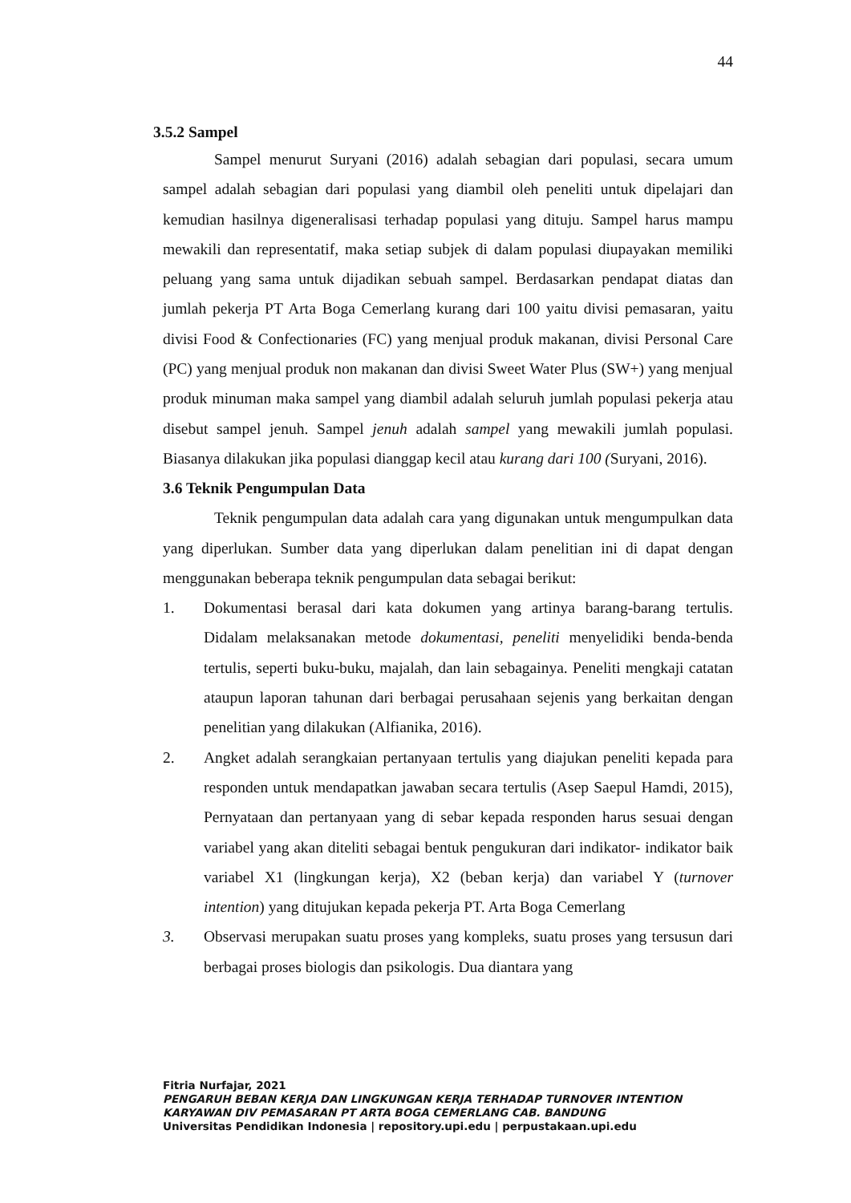44
3.5.2 Sampel
Sampel menurut Suryani (2016) adalah sebagian dari populasi, secara umum sampel adalah sebagian dari populasi yang diambil oleh peneliti untuk dipelajari dan kemudian hasilnya digeneralisasi terhadap populasi yang dituju. Sampel harus mampu mewakili dan representatif, maka setiap subjek di dalam populasi diupayakan memiliki peluang yang sama untuk dijadikan sebuah sampel. Berdasarkan pendapat diatas dan jumlah pekerja PT Arta Boga Cemerlang kurang dari 100 yaitu divisi pemasaran, yaitu divisi Food & Confectionaries (FC) yang menjual produk makanan, divisi Personal Care (PC) yang menjual produk non makanan dan divisi Sweet Water Plus (SW+) yang menjual produk minuman maka sampel yang diambil adalah seluruh jumlah populasi pekerja atau disebut sampel jenuh. Sampel jenuh adalah sampel yang mewakili jumlah populasi. Biasanya dilakukan jika populasi dianggap kecil atau kurang dari 100 (Suryani, 2016).
3.6 Teknik Pengumpulan Data
Teknik pengumpulan data adalah cara yang digunakan untuk mengumpulkan data yang diperlukan. Sumber data yang diperlukan dalam penelitian ini di dapat dengan menggunakan beberapa teknik pengumpulan data sebagai berikut:
1. Dokumentasi berasal dari kata dokumen yang artinya barang-barang tertulis. Didalam melaksanakan metode dokumentasi, peneliti menyelidiki benda-benda tertulis, seperti buku-buku, majalah, dan lain sebagainya. Peneliti mengkaji catatan ataupun laporan tahunan dari berbagai perusahaan sejenis yang berkaitan dengan penelitian yang dilakukan (Alfianika, 2016).
2. Angket adalah serangkaian pertanyaan tertulis yang diajukan peneliti kepada para responden untuk mendapatkan jawaban secara tertulis (Asep Saepul Hamdi, 2015), Pernyataan dan pertanyaan yang di sebar kepada responden harus sesuai dengan variabel yang akan diteliti sebagai bentuk pengukuran dari indikator- indikator baik variabel X1 (lingkungan kerja), X2 (beban kerja) dan variabel Y (turnover intention) yang ditujukan kepada pekerja PT. Arta Boga Cemerlang
3. Observasi merupakan suatu proses yang kompleks, suatu proses yang tersusun dari berbagai proses biologis dan psikologis. Dua diantara yang
Fitria Nurfajar, 2021
PENGARUH BEBAN KERJA DAN LINGKUNGAN KERJA TERHADAP TURNOVER INTENTION
KARYAWAN DIV PEMASARAN PT ARTA BOGA CEMERLANG CAB. BANDUNG
Universitas Pendidikan Indonesia | repository.upi.edu | perpustakaan.upi.edu